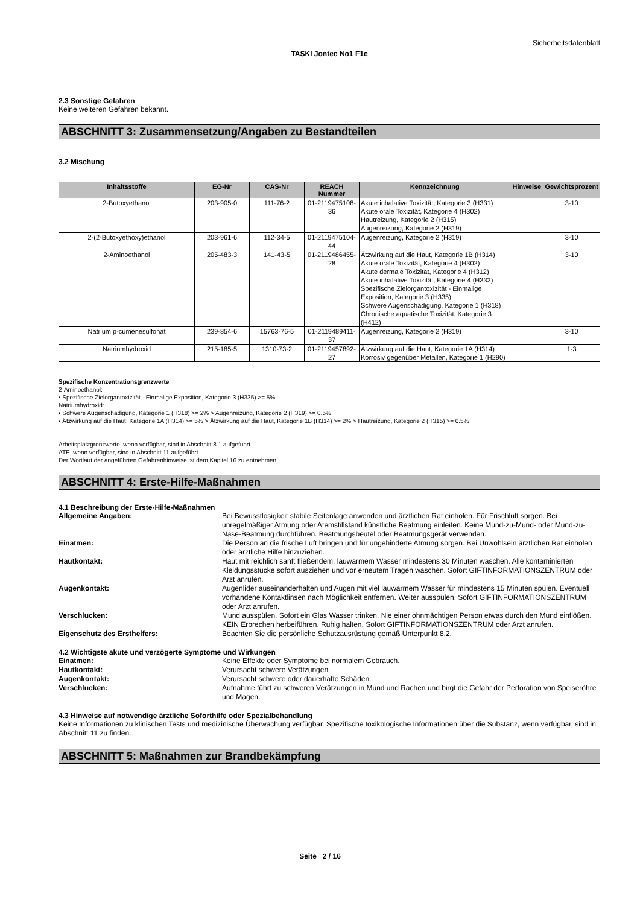Sicherheitsdatenblatt
TASKI Jontec No1 F1c
2.3 Sonstige Gefahren
Keine weiteren Gefahren bekannt.
ABSCHNITT 3: Zusammensetzung/Angaben zu Bestandteilen
3.2 Mischung
| Inhaltsstoffe | EG-Nr | CAS-Nr | REACH Nummer | Kennzeichnung | Hinweise | Gewichtsprozent |
| --- | --- | --- | --- | --- | --- | --- |
| 2-Butoxyethanol | 203-905-0 | 111-76-2 | 01-2119475108-36 | Akute inhalative Toxizität, Kategorie 3 (H331) Akute orale Toxizität, Kategorie 4 (H302) Hautreizung, Kategorie 2 (H315) Augenreizung, Kategorie 2 (H319) | | 3-10 |
| 2-(2-Butoxyethoxy)ethanol | 203-961-6 | 112-34-5 | 01-2119475104-44 | Augenreizung, Kategorie 2 (H319) | | 3-10 |
| 2-Aminoethanol | 205-483-3 | 141-43-5 | 01-2119486455-28 | Ätzwirkung auf die Haut, Kategorie 1B (H314) Akute orale Toxizität, Kategorie 4 (H302) Akute dermale Toxizität, Kategorie 4 (H312) Akute inhalative Toxizität, Kategorie 4 (H332) Spezifische Zielorgantoxizität - Einmalige Exposition, Kategorie 3 (H335) Schwere Augenschädigung, Kategorie 1 (H318) Chronische aquatische Toxizität, Kategorie 3 (H412) | | 3-10 |
| Natrium p-cumenesulfonat | 239-854-6 | 15763-76-5 | 01-2119489411-37 | Augenreizung, Kategorie 2 (H319) | | 3-10 |
| Natriumhydroxid | 215-185-5 | 1310-73-2 | 01-2119457892-27 | Ätzwirkung auf die Haut, Kategorie 1A (H314) Korrosiv gegenüber Metallen, Kategorie 1 (H290) | | 1-3 |
Spezifische Konzentrationsgrenzwerte
2-Aminoethanol:
• Spezifische Zielorgantoxizität - Einmalige Exposition, Kategorie 3 (H335) >= 5%
Natriumhydroxid:
• Schwere Augenschädigung, Kategorie 1 (H318) >= 2% > Augenreizung, Kategorie 2 (H319) >= 0.5%
• Ätzwirkung auf die Haut, Kategorie 1A (H314) >= 5% > Ätzwirkung auf die Haut, Kategorie 1B (H314) >= 2% > Hautreizung, Kategorie 2 (H315) >= 0.5%
Arbeitsplatzgrenzwerte, wenn verfügbar, sind in Abschnitt 8.1 aufgeführt.
ATE, wenn verfügbar, sind in Abschnitt 11 aufgeführt.
Der Wortlaut der angeführten Gefahrenhinweise ist dem Kapitel 16 zu entnehmen..
ABSCHNITT 4: Erste-Hilfe-Maßnahmen
4.1 Beschreibung der Erste-Hilfe-Maßnahmen
Allgemeine Angaben: Bei Bewusstlosigkeit stabile Seitenlage anwenden und ärztlichen Rat einholen. Für Frischluft sorgen. Bei unregelmäßiger Atmung oder Atemstillstand künstliche Beatmung einleiten. Keine Mund-zu-Mund- oder Mund-zu-Nase-Beatmung durchführen. Beatmungsbeutel oder Beatmungsgerät verwenden.
Einatmen: Die Person an die frische Luft bringen und für ungehinderte Atmung sorgen. Bei Unwohlsein ärztlichen Rat einholen oder ärztliche Hilfe hinzuziehen.
Hautkontakt: Haut mit reichlich sanft fließendem, lauwarmem Wasser mindestens 30 Minuten waschen. Alle kontaminierten Kleidungsstücke sofort ausziehen und vor erneutem Tragen waschen. Sofort GIFTINFORMATIONSZENTRUM oder Arzt anrufen.
Augenkontakt: Augenlider auseinanderhalten und Augen mit viel lauwarmem Wasser für mindestens 15 Minuten spülen. Eventuell vorhandene Kontaktlinsen nach Möglichkeit entfernen. Weiter ausspülen. Sofort GIFTINFORMATIONSZENTRUM oder Arzt anrufen.
Verschlucken: Mund ausspülen. Sofort ein Glas Wasser trinken. Nie einer ohnmächtigen Person etwas durch den Mund einflößen. KEIN Erbrechen herbeiführen. Ruhig halten. Sofort GIFTINFORMATIONSZENTRUM oder Arzt anrufen.
Eigenschutz des Ersthelfers: Beachten Sie die persönliche Schutzausrüstung gemäß Unterpunkt 8.2.
4.2 Wichtigste akute und verzögerte Symptome und Wirkungen
Einatmen: Keine Effekte oder Symptome bei normalem Gebrauch.
Hautkontakt: Verursacht schwere Verätzungen.
Augenkontakt: Verursacht schwere oder dauerhafte Schäden.
Verschlucken: Aufnahme führt zu schweren Verätzungen in Mund und Rachen und birgt die Gefahr der Perforation von Speiseröhre und Magen.
4.3 Hinweise auf notwendige ärztliche Soforthilfe oder Spezialbehandlung
Keine Informationen zu klinischen Tests und medizinische Überwachung verfügbar. Spezifische toxikologische Informationen über die Substanz, wenn verfügbar, sind in Abschnitt 11 zu finden.
ABSCHNITT 5: Maßnahmen zur Brandbekämpfung
Seite 2 / 16